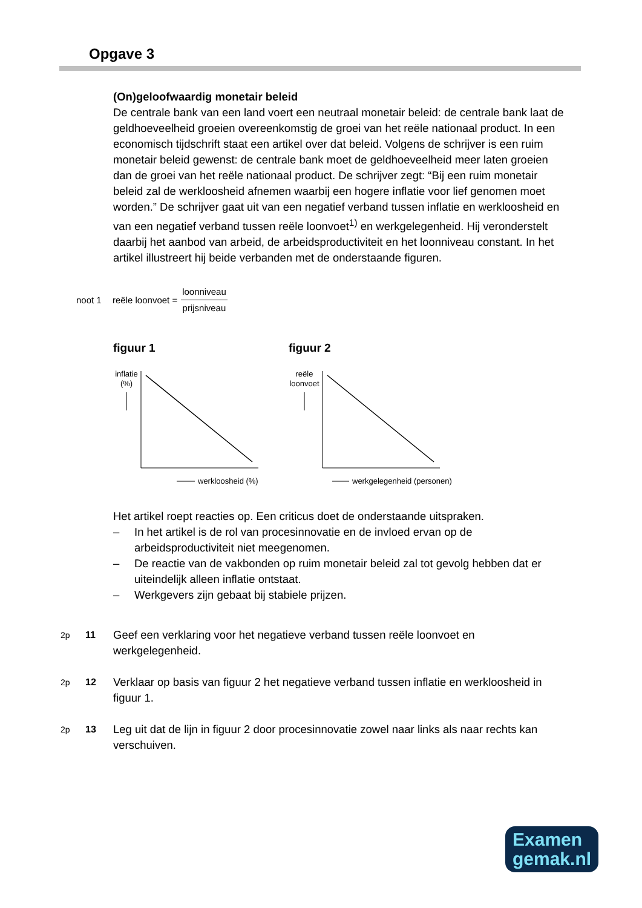Opgave 3
(On)geloofwaardig monetair beleid
De centrale bank van een land voert een neutraal monetair beleid: de centrale bank laat de geldhoeveelheid groeien overeenkomstig de groei van het reële nationaal product. In een economisch tijdschrift staat een artikel over dat beleid. Volgens de schrijver is een ruim monetair beleid gewenst: de centrale bank moet de geldhoeveelheid meer laten groeien dan de groei van het reële nationaal product. De schrijver zegt: “Bij een ruim monetair beleid zal de werkloosheid afnemen waarbij een hogere inflatie voor lief genomen moet worden.” De schrijver gaat uit van een negatief verband tussen inflatie en werkloosheid en van een negatief verband tussen reële loonvoet<sup>1)</sup> en werkgelegenheid. Hij veronderstelt daarbij het aanbod van arbeid, de arbeidsproductiviteit en het loonniveau constant. In het artikel illustreert hij beide verbanden met de onderstaande figuren.
noot 1 reële loonvoet = loonniveau prijsniveau
figuur 1
inflatie
(%)
werkloosheid (%)
figuur 2
reële
loonvoet
werkgelegenheid (personen)
Het artikel roept reacties op. Een criticus doet de onderstaande uitspraken.
– In het artikel is de rol van procesinnovatie en de invloed ervan op de arbeidsproductiviteit niet meegenomen.
– De reactie van de vakbonden op ruim monetair beleid zal tot gevolg hebben dat er uiteindelijk alleen inflatie ontstaat.
– Werkgevers zijn gebaat bij stabiele prijzen.
2p 11 Geef een verklaring voor het negatieve verband tussen reële loonvoet en werkgelegenheid.
2p 12 Verklaar op basis van figuur 2 het negatieve verband tussen inflatie en werkloosheid in figuur 1.
2p 13 Leg uit dat de lijn in figuur 2 door procesinnovatie zowel naar links als naar rechts kan verschuiven.
Examen
gemak.nl